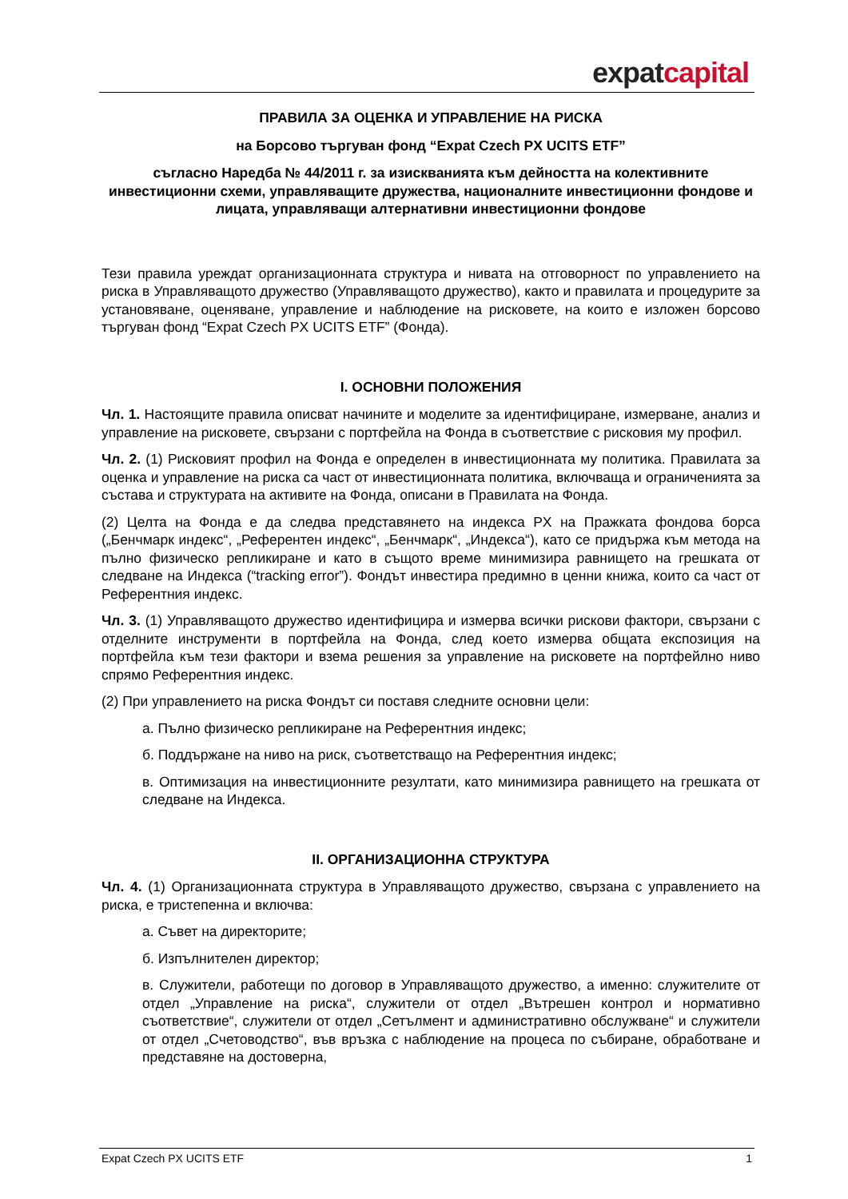expat capital
ПРАВИЛА ЗА ОЦЕНКА И УПРАВЛЕНИЕ НА РИСКА
на Борсово търгуван фонд “Expat Czech PX UCITS ETF”
съгласно Наредба № 44/2011 г. за изискванията към дейността на колективните инвестиционни схеми, управляващите дружества, националните инвестиционни фондове и лицата, управляващи алтернативни инвестиционни фондове
Тези правила уреждат организационната структура и нивата на отговорност по управлението на риска в Управляващото дружество (Управляващото дружество), както и правилата и процедурите за установяване, оценяване, управление и наблюдение на рисковете, на които е изложен борсово търгуван фонд “Expat Czech PX UCITS ETF” (Фонда).
I. ОСНОВНИ ПОЛОЖЕНИЯ
Чл. 1. Настоящите правила описват начините и моделите за идентифициране, измерване, анализ и управление на рисковете, свързани с портфейла на Фонда в съответствие с рисковия му профил.
Чл. 2. (1) Рисковият профил на Фонда е определен в инвестиционната му политика. Правилата за оценка и управление на риска са част от инвестиционната политика, включваща и ограниченията за състава и структурата на активите на Фонда, описани в Правилата на Фонда.
(2) Целта на Фонда е да следва представянето на индекса PX на Пражката фондова борса („Бенчмарк индекс“, „Референтен индекс“, „Бенчмарк“, „Индекса“), като се придържа към метода на пълно физическо репликиране и като в същото време минимизира равнището на грешката от следване на Индекса (“tracking error”). Фондът инвестира предимно в ценни книжа, които са част от Референтния индекс.
Чл. 3. (1) Управляващото дружество идентифицира и измерва всички рискови фактори, свързани с отделните инструменти в портфейла на Фонда, след което измерва общата експозиция на портфейла към тези фактори и взема решения за управление на рисковете на портфейлно ниво спрямо Референтния индекс.
(2) При управлението на риска Фондът си поставя следните основни цели:
а. Пълно физическо репликиране на Референтния индекс;
б. Поддържане на ниво на риск, съответстващо на Референтния индекс;
в. Оптимизация на инвестиционните резултати, като минимизира равнището на грешката от следване на Индекса.
II. ОРГАНИЗАЦИОННА СТРУКТУРА
Чл. 4. (1) Организационната структура в Управляващото дружество, свързана с управлението на риска, е тристепенна и включва:
а. Съвет на директорите;
б. Изпълнителен директор;
в. Служители, работещи по договор в Управляващото дружество, а именно: служителите от отдел „Управление на риска“, служители от отдел „Вътрешен контрол и нормативно съответствие“, служители от отдел „Сетълмент и административно обслужване“ и служители от отдел „Счетоводство“, във връзка с наблюдение на процеса по събиране, обработване и представяне на достоверна,
Expat Czech PX UCITS ETF 1